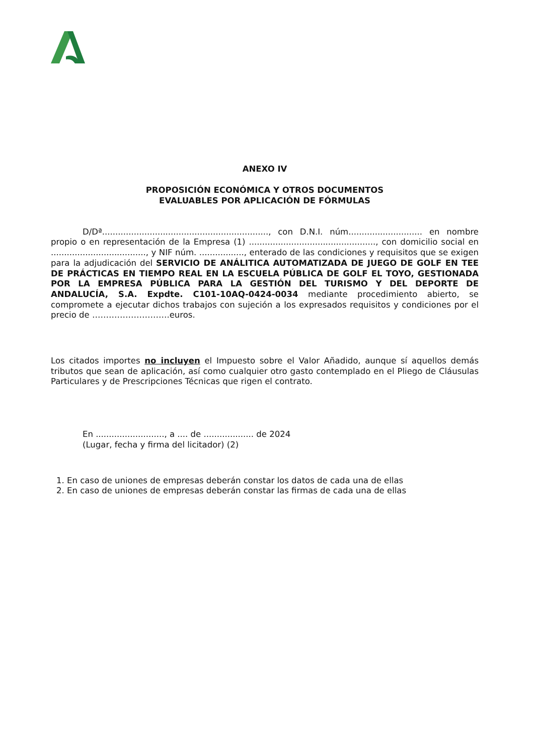ANEXO IV
PROPOSICIÓN ECONÓMICA Y OTROS DOCUMENTOS
EVALUABLES POR APLICACIÓN DE FÓRMULAS
D/Dª..............................................................., con D.N.I. núm............................ en nombre propio o en representación de la Empresa (1) ................................................, con domicilio social en ...................................., y NIF núm. ................., enterado de las condiciones y requisitos que se exigen para la adjudicación del SERVICIO DE ANÁLITICA AUTOMATIZADA DE JUEGO DE GOLF EN TEE DE PRÁCTICAS EN TIEMPO REAL EN LA ESCUELA PÚBLICA DE GOLF EL TOYO, GESTIONADA POR LA EMPRESA PÚBLICA PARA LA GESTIÓN DEL TURISMO Y DEL DEPORTE DE ANDALUCÍA, S.A. Expdte. C101-10AQ-0424-0034 mediante procedimiento abierto, se compromete a ejecutar dichos trabajos con sujeción a los expresados requisitos y condiciones por el precio de ……………………….euros.
Los citados importes no incluyen el Impuesto sobre el Valor Añadido, aunque sí aquellos demás tributos que sean de aplicación, así como cualquier otro gasto contemplado en el Pliego de Cláusulas Particulares y de Prescripciones Técnicas que rigen el contrato.
En .........................., a .... de ................... de 2024
(Lugar, fecha y firma del licitador) (2)
1. En caso de uniones de empresas deberán constar los datos de cada una de ellas
2. En caso de uniones de empresas deberán constar las firmas de cada una de ellas